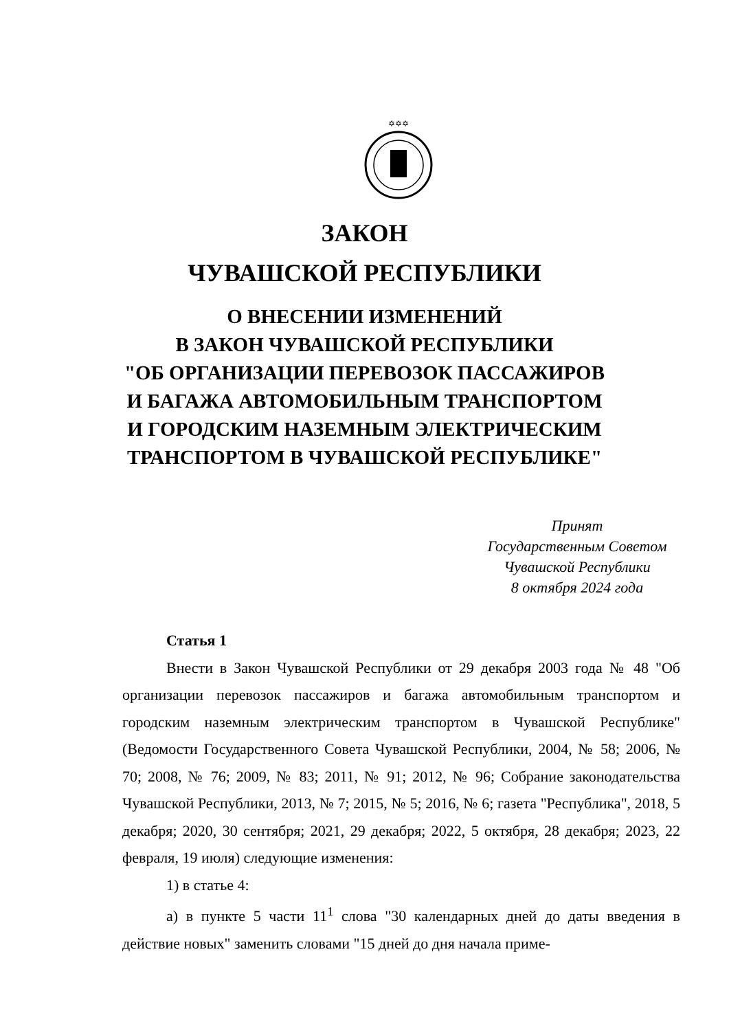✡✡✡
ЗАКОН
ЧУВАШСКОЙ РЕСПУБЛИКИ
О ВНЕСЕНИИ ИЗМЕНЕНИЙ
В ЗАКОН ЧУВАШСКОЙ РЕСПУБЛИКИ
"ОБ ОРГАНИЗАЦИИ ПЕРЕВОЗОК ПАССАЖИРОВ
И БАГАЖА АВТОМОБИЛЬНЫМ ТРАНСПОРТОМ
И ГОРОДСКИМ НАЗЕМНЫМ ЭЛЕКТРИЧЕСКИМ
ТРАНСПОРТОМ В ЧУВАШСКОЙ РЕСПУБЛИКЕ"
Принят
Государственным Советом
Чувашской Республики
8 октября 2024 года
Статья 1
Внести в Закон Чувашской Республики от 29 декабря 2003 года № 48 "Об организации перевозок пассажиров и багажа автомобильным транспортом и городским наземным электрическим транспортом в Чувашской Республике" (Ведомости Государственного Совета Чувашской Республики, 2004, № 58; 2006, № 70; 2008, № 76; 2009, № 83; 2011, № 91; 2012, № 96; Собрание законодательства Чувашской Республики, 2013, № 7; 2015, № 5; 2016, № 6; газета "Республика", 2018, 5 декабря; 2020, 30 сентября; 2021, 29 декабря; 2022, 5 октября, 28 декабря; 2023, 22 февраля, 19 июля) следующие изменения:
1) в статье 4:
а) в пункте 5 части 11<sup>1</sup> слова "30 календарных дней до даты введения в действие новых" заменить словами "15 дней до дня начала приме-